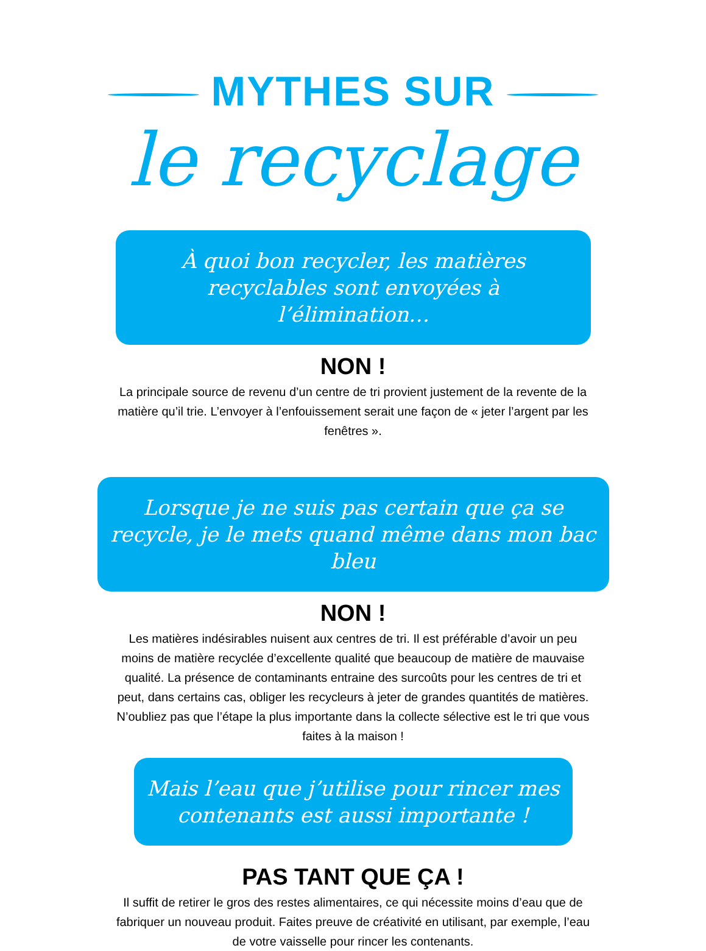MYTHES SUR
le recyclage
À quoi bon recycler, les matières recyclables sont envoyées à l’élimination…
NON !
La principale source de revenu d’un centre de tri provient justement de la revente de la matière qu’il trie. L’envoyer à l’enfouissement serait une façon de « jeter l’argent par les fenêtres ».
Lorsque je ne suis pas certain que ça se recycle, je le mets quand même dans mon bac bleu
NON !
Les matières indésirables nuisent aux centres de tri. Il est préférable d’avoir un peu moins de matière recyclée d’excellente qualité que beaucoup de matière de mauvaise qualité. La présence de contaminants entraine des surcoûts pour les centres de tri et peut, dans certains cas, obliger les recycleurs à jeter de grandes quantités de matières. N’oubliez pas que l’étape la plus importante dans la collecte sélective est le tri que vous faites à la maison !
Mais l’eau que j’utilise pour rincer mes contenants est aussi importante !
PAS TANT QUE ÇA !
Il suffit de retirer le gros des restes alimentaires, ce qui nécessite moins d’eau que de fabriquer un nouveau produit. Faites preuve de créativité en utilisant, par exemple, l’eau de votre vaisselle pour rincer les contenants.